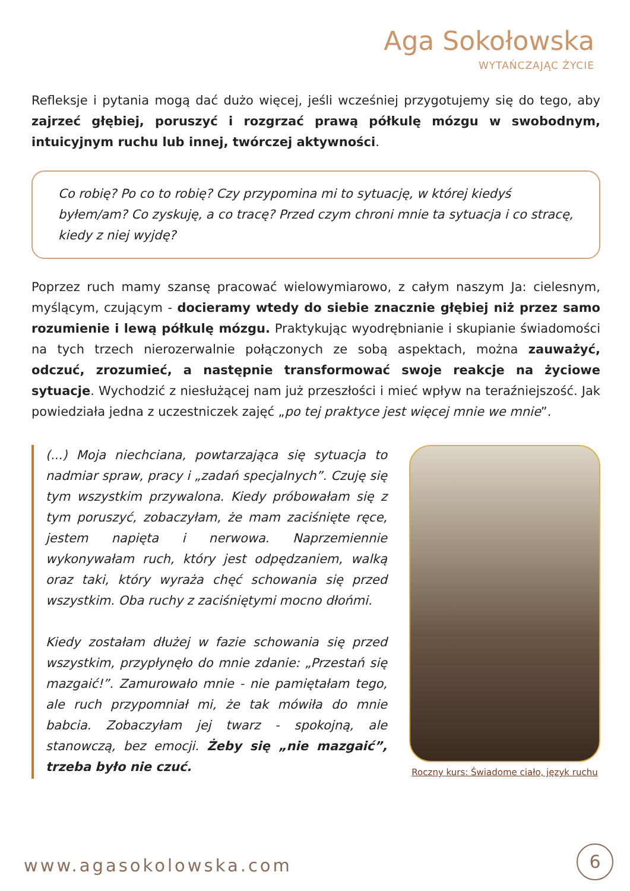Aga Sokołowska
WYTAŃCZAJĄC ŻYCIE
Refleksje i pytania mogą dać dużo więcej, jeśli wcześniej przygotujemy się do tego, aby zajrzeć głębiej, poruszyć i rozgrzać prawą półkulę mózgu w swobodnym, intuicyjnym ruchu lub innej, twórczej aktywności.
Co robię? Po co to robię? Czy przypomina mi to sytuację, w której kiedyś byłem/am? Co zyskuję, a co tracę? Przed czym chroni mnie ta sytuacja i co stracę, kiedy z niej wyjdę?
Poprzez ruch mamy szansę pracować wielowymiarowo, z całym naszym Ja: cielesnym, myślącym, czującym - docieramy wtedy do siebie znacznie głębiej niż przez samo rozumienie i lewą półkulę mózgu. Praktykując wyodrębnianie i skupianie świadomości na tych trzech nierozerwalnie połączonych ze sobą aspektach, można zauważyć, odczuć, zrozumieć, a następnie transformować swoje reakcje na życiowe sytuacje. Wychodzić z niesłużącej nam już przeszłości i mieć wpływ na teraźniejszość. Jak powiedziała jedna z uczestniczek zajęć „po tej praktyce jest więcej mnie we mnie”.
(...) Moja niechciana, powtarzająca się sytuacja to nadmiar spraw, pracy i „zadań specjalnych”. Czuję się tym wszystkim przywalona. Kiedy próbowałam się z tym poruszyć, zobaczyłam, że mam zaciśnięte ręce, jestem napięta i nerwowa. Naprzemiennie wykonywałam ruch, który jest odpędzaniem, walką oraz taki, który wyraża chęć schowania się przed wszystkim. Oba ruchy z zaciśniętymi mocno dłońmi.
Kiedy zostałam dłużej w fazie schowania się przed wszystkim, przypłynęło do mnie zdanie: „Przestań się mazgaić!”. Zamurowało mnie - nie pamiętałam tego, ale ruch przypomniał mi, że tak mówiła do mnie babcia. Zobaczyłam jej twarz - spokojną, ale stanowczą, bez emocji. Żeby się „nie mazgaić”, trzeba było nie czuć.
Roczny kurs: Świadome ciało, język ruchu
www.agasokolowska.com
6